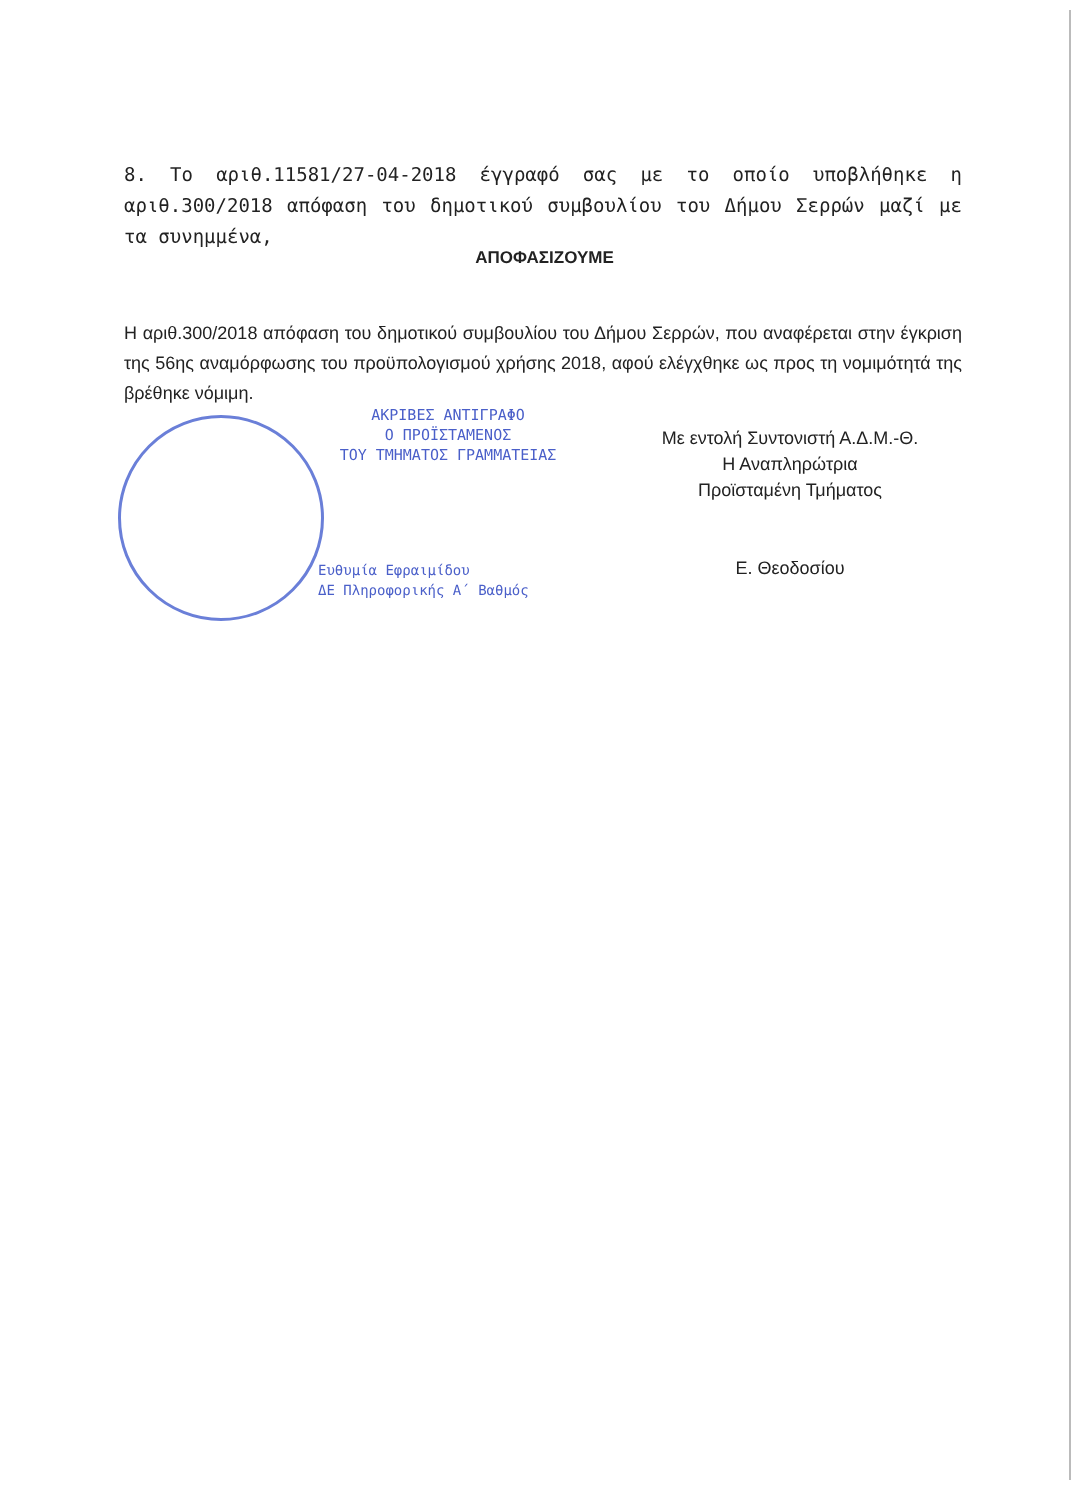8. Το αριθ.11581/27-04-2018 έγγραφό σας με το οποίο υποβλήθηκε η αριθ.300/2018 απόφαση του δημοτικού συμβουλίου του Δήμου Σερρών μαζί με τα συνημμένα,
ΑΠΟΦΑΣΙΖΟΥΜΕ
Η αριθ.300/2018 απόφαση του δημοτικού συμβουλίου του Δήμου Σερρών, που αναφέρεται στην έγκριση της 56ης αναμόρφωσης του προϋπολογισμού χρήσης 2018, αφού ελέγχθηκε ως προς τη νομιμότητά της βρέθηκε νόμιμη.
ΑΚΡΙΒΕΣ ΑΝΤΙΓΡΑΦΟ
Ο ΠΡΟΪΣΤΑΜΕΝΟΣ
ΤΟΥ ΤΜΗΜΑΤΟΣ ΓΡΑΜΜΑΤΕΙΑΣ
Ευθυμία Εφραιμίδου
ΔΕ Πληροφορικής Α΄ Βαθμός
Με εντολή Συντονιστή Α.Δ.Μ.-Θ.
Η Αναπληρώτρια
Προϊσταμένη Τμήματος
Ε. Θεοδοσίου